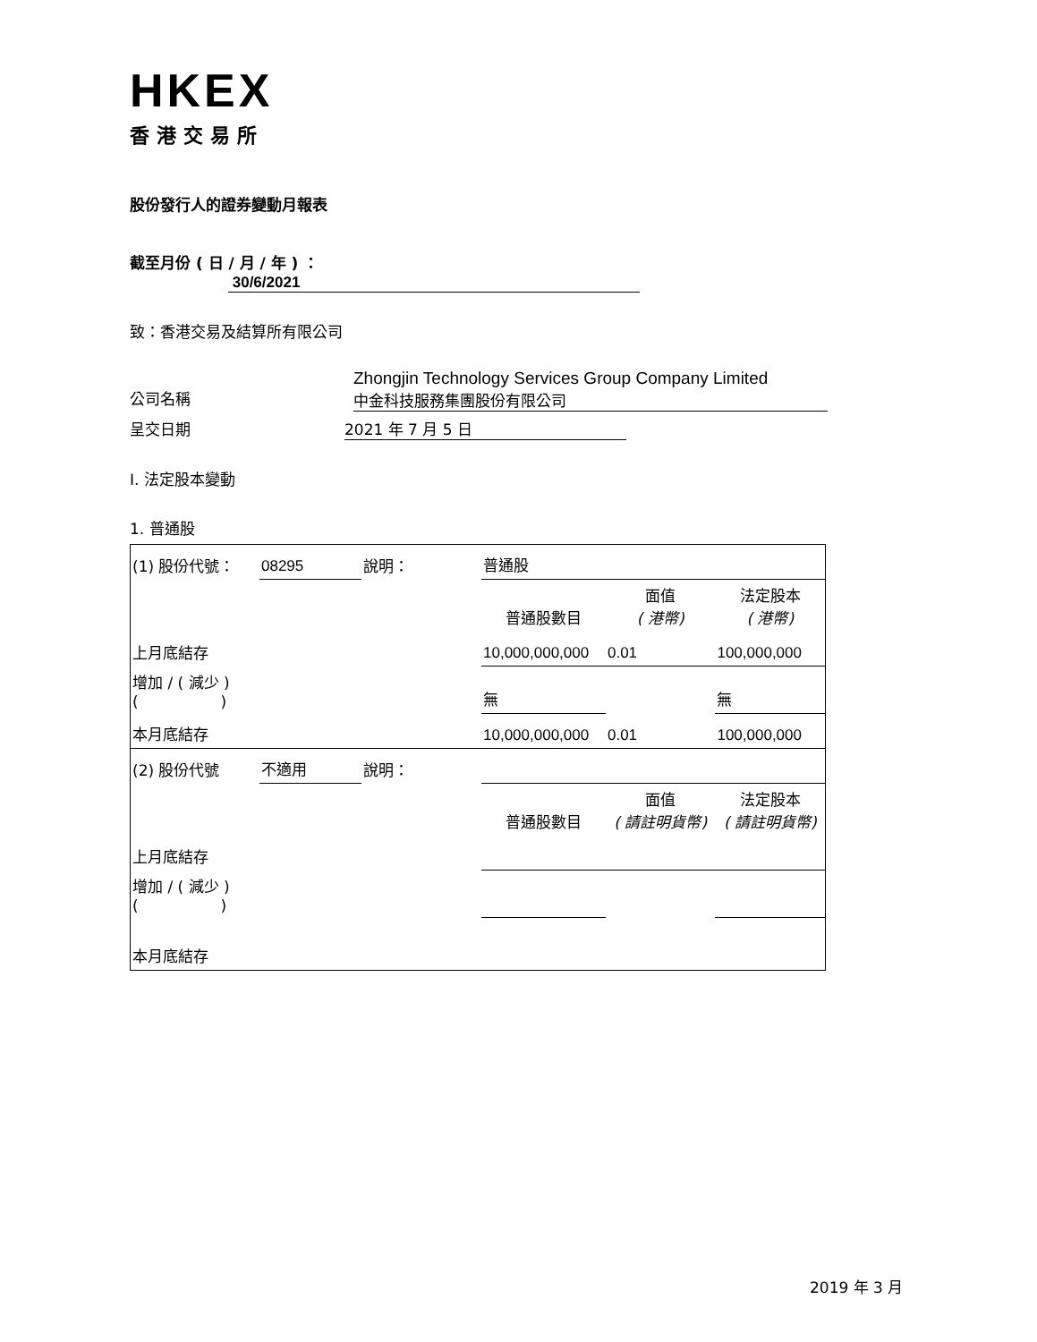HKEX
香港交易所
股份發行人的證券變動月報表
截至月份 ( 日 / 月 / 年 ) ： 30/6/2021
致：香港交易及結算所有限公司
公司名稱
Zhongjin Technology Services Group Company Limited
中金科技服務集團股份有限公司
呈交日期 2021 年 7 月 5 日
I. 法定股本變動
1. 普通股
| (1) 股份代號： | 08295 | 說明： | 普通股 | | |
| | | | 普通股數目 | 面值 ( 港幣) | 法定股本 ( 港幣) |
| 上月底結存 | | | 10,000,000,000 | 0.01 | 100,000,000 |
| 增加 / ( 減少 ) ( ) | | | 無 | | 無 |
| 本月底結存 | | | 10,000,000,000 | 0.01 | 100,000,000 |
| (2) 股份代號 | 不適用 | 說明： | | | |
| | | | 普通股數目 | 面值 ( 請註明貨幣) | 法定股本 ( 請註明貨幣) |
| 上月底結存 | | | | | |
| 增加 / ( 減少 ) ( ) | | | | | |
| 本月底結存 | | | | | |
2019 年 3 月